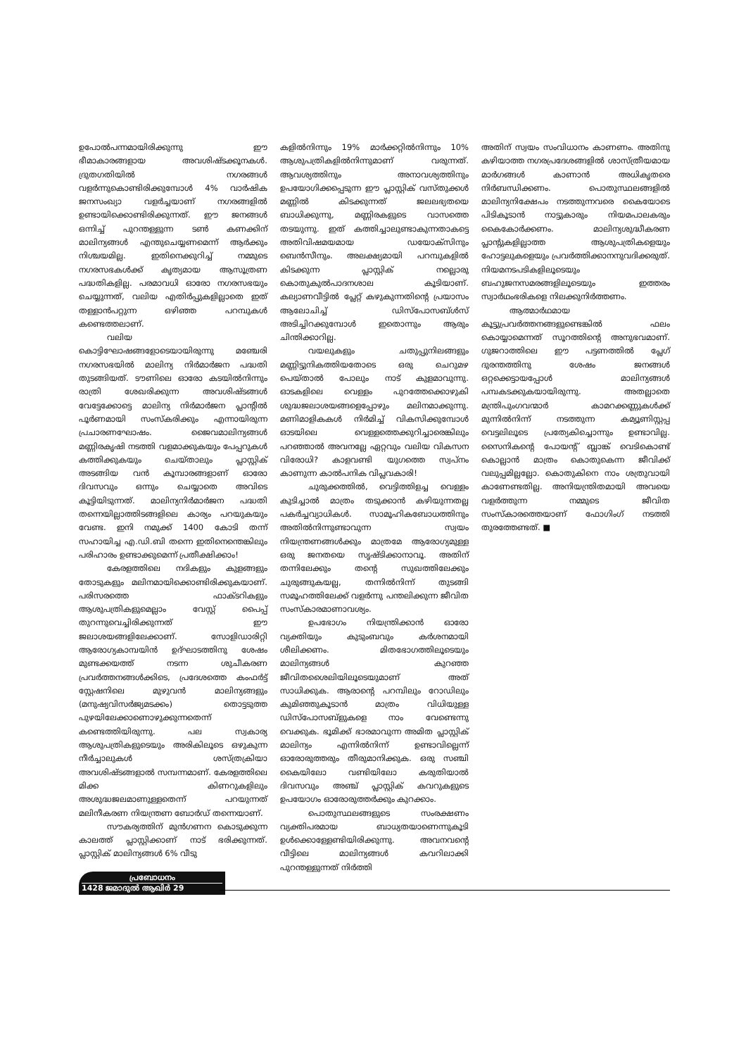ഉപോൽപന്നമായിരിക്കുന്നു ഈ ഭീമാകാരങ്ങളായ അവശിഷ്ടക്കൂനകൾ. ദ്രുതഗതിയിൽ നഗരങ്ങൾ വളർന്നുകൊണ്ടിരിക്കുമ്പോൾ 4% വാർഷിക ജനസംഖ്യാ വളർച്ചയാണ് നഗരങ്ങളിൽ ഉണ്ടായിക്കൊണ്ടിരിക്കുന്നത്. ഈ ജനങ്ങൾ ഒന്നിച്ച് പുറന്തള്ളുന്ന ടൺ കണക്കിന് മാലിന്യങ്ങൾ എന്തുചെയ്യണമെന്ന് ആർക്കും നിശ്ചയമില്ല. ഇതിനെക്കുറിച്ച് നമ്മുടെ നഗരസഭകൾക്ക് കൃത്യമായ ആസൂത്രണ പദ്ധതികളില്ല. പരമാവധി ഓരോ നഗരസഭയും ചെയ്യുന്നത്, വലിയ എതിർപ്പുകളില്ലാതെ ഇത് തള്ളാൻപറ്റുന്ന ഒഴിഞ്ഞ പറമ്പുകൾ കണ്ടെത്തലാണ്.
വലിയ കൊട്ടിഘോഷങ്ങളോടെയായിരുന്നു മഞ്ചേരി നഗരസഭയിൽ മാലിന്യ നിർമാർജന പദ്ധതി തുടങ്ങിയത്. ടൗണിലെ ഓരോ കടയിൽനിന്നും രാത്രി ശേഖരിക്കുന്ന അവശിഷ്ടങ്ങൾ വേട്ടേക്കോട്ടെ മാലിന്യ നിർമാർജന പ്ലാന്റിൽ പൂർണമായി സംസ്കരിക്കും എന്നായിരുന്ന പ്രചാരണഘോഷം. ജൈവമാലിന്യങ്ങൾ മണ്ണിരകൃഷി നടത്തി വളമാക്കുകയും പേപ്പറുകൾ കത്തിക്കുകയും ചെയ്താലും പ്ലാസ്റ്റിക് അടങ്ങിയ വൻ കൂമ്പാരങ്ങളാണ് ഓരോ ദിവസവും ഒന്നും ചെയ്യാതെ അവിടെ കൂട്ടിയിടുന്നത്. മാലിന്യനിർമാർജന പദ്ധതി തന്നെയില്ലാത്തിടങ്ങളിലെ കാര്യം പറയുകയും വേണ്ട. ഇനി നമുക്ക് 1400 കോടി തന്ന് സഹായിച്ച എ.ഡി.ബി തന്നെ ഇതിനെന്തെങ്കിലും പരിഹാരം ഉണ്ടാക്കുമെന്ന് പ്രതീക്ഷിക്കാം!
കേരളത്തിലെ നദികളും കുളങ്ങളും തോടുകളും മലിനമായിക്കൊണ്ടിരിക്കുകയാണ്. പരിസരത്തെ ഫാക്ടറികളും ആശുപത്രികളുമെല്ലാം വേസ്റ്റ് പൈപ്പ് തുറന്നുവെച്ചിരിക്കുന്നത് ഈ ജലാശയങ്ങളിലേക്കാണ്. സോളിഡാരിറ്റി ആരോഗ്യകാമ്പയിൻ ഉദ്ഘാടത്തിനു ശേഷം മുണ്ടക്കയത്ത് നടന്ന ശുചീകരണ പ്രവർത്തനങ്ങൾക്കിടെ, പ്രദേശത്തെ കംഫർട്ട് സ്റ്റേഷനിലെ മുഴുവൻ മാലിന്യങ്ങളും (മനുഷ്യവിസർജ്യമടക്കം) തൊട്ടടുത്ത പുഴയിലേക്കാണൊഴുക്കുന്നതെന്ന് കണ്ടെത്തിയിരുന്നു. പല സ്വകാര്യ ആശുപത്രികളുടെയും അരികിലൂടെ ഒഴുകുന്ന നീർച്ചാലുകൾ ശസ്ത്രക്രിയാ അവശിഷ്ടങ്ങളാൽ സമ്പന്നമാണ്. കേരളത്തിലെ മിക്ക കിണറുകളിലും അശുദ്ധജലമാണുള്ളതെന്ന് പറയുന്നത് മലിനീകരണ നിയന്ത്രണ ബോർഡ് തന്നെയാണ്.
സൗകര്യത്തിന് മുൻഗണന കൊടുക്കുന്ന കാലത്ത് പ്ലാസ്റ്റിക്കാണ് നാട് ഭരിക്കുന്നത്. പ്ലാസ്റ്റിക് മാലിന്യങ്ങൾ 6% വീടു
കളിൽനിന്നും 19% മാർക്കറ്റിൽനിന്നും 10% ആശുപത്രികളിൽനിന്നുമാണ് വരുന്നത്. ആവശ്യത്തിനും അനാവശ്യത്തിനും ഉപയോഗിക്കപ്പെടുന്ന ഈ പ്ലാസ്റ്റിക് വസ്തുക്കൾ മണ്ണിൽ കിടക്കുന്നത് ജലലഭ്യതയെ ബാധിക്കുന്നു, മണ്ണിരകളുടെ വാസത്തെ തടയുന്നു. ഇത് കത്തിച്ചാലുണ്ടാകുന്നതാകട്ടെ അതിവിഷമയമായ ഡയോക്സിനും ബെൻസീനും. അലക്ഷ്യമായി പറമ്പുകളിൽ കിടക്കുന്ന പ്ലാസ്റ്റിക് നല്ലൊരു കൊതുകുൽപാദനശാല കൂടിയാണ്. കല്യാണവീട്ടിൽ പ്ലേറ്റ് കഴുകുന്നതിന്റെ പ്രയാസം ആലോചിച്ച് ഡിസ്പോസബ്ൾസ് അടിച്ചിറക്കുമ്പോൾ ഇതൊന്നും ആരും ചിന്തിക്കാറില്ല.
വയലുകളും ചതുപ്പുനിലങ്ങളും മണ്ണിട്ടുനികത്തിയതോടെ ഒരു ചെറുമഴ പെയ്താൽ പോലും നാട് കുളമാവുന്നു. ഓടകളിലെ വെള്ളം പുറത്തേക്കൊഴുകി ശുദ്ധജലാശയങ്ങളെപ്പോഴും മലിനമാക്കുന്നു. മണിമാളികകൾ നിർമിച്ച് വികസിക്കുമ്പോൾ ഓടയിലെ വെള്ളത്തെക്കുറിച്ചാരെങ്കിലും പറഞ്ഞാൽ അവനല്ലേ ഏറ്റവും വലിയ വികസന വിരോധി? കാളവണ്ടി യുഗത്തെ സ്വപ്നം കാണുന്ന കാൽപനിക വിപ്ലവകാരി!
ചുരുക്കത്തിൽ, വെട്ടിത്തിളച്ച വെള്ളം കുടിച്ചാൽ മാത്രം തടുക്കാൻ കഴിയുന്നതല്ല പകർച്ചവ്യാധികൾ. സാമൂഹികബോധത്തിനും അതിൽനിന്നുണ്ടാവുന്ന സ്വയം നിയന്ത്രണങ്ങൾക്കും മാത്രമേ ആരോഗ്യമുള്ള ഒരു ജനതയെ സൃഷ്ടിക്കാനാവൂ. അതിന് തന്നിലേക്കും തന്റെ സുഖത്തിലേക്കും ചുരുങ്ങുകയല്ല, തന്നിൽനിന്ന് തുടങ്ങി സമൂഹത്തിലേക്ക് വളർന്നു പന്തലിക്കുന്ന ജീവിത സംസ്കാരമാണാവശ്യം.
ഉപഭോഗം നിയന്ത്രിക്കാൻ ഓരോ വ്യക്തിയും കുടുംബവും കർശനമായി ശീലിക്കണം. മിതഭോഗത്തിലൂടെയും മാലിന്യങ്ങൾ കുറഞ്ഞ ജീവിതശൈലിയിലൂടെയുമാണ് അത് സാധിക്കുക. ആരാന്റെ പറമ്പിലും റോഡിലും കുമിഞ്ഞുകൂടാൻ മാത്രം വിധിയുള്ള ഡിസ്പോസബ്ളുകളെ നാം വേണ്ടെന്നു വെക്കുക. ഭൂമിക്ക് ഭാരമാവുന്ന അമിത പ്ലാസ്റ്റിക് മാലിന്യം എന്നിൽനിന്ന് ഉണ്ടാവില്ലെന്ന് ഓരോരുത്തരും തീരുമാനിക്കുക. ഒരു സഞ്ചി കൈയിലോ വണ്ടിയിലോ കരുതിയാൽ ദിവസവും അഞ്ച് പ്ലാസ്റ്റിക് കവറുകളുടെ ഉപയോഗം ഓരോരുത്തർക്കും കുറക്കാം.
പൊതുസ്ഥലങ്ങളുടെ സംരക്ഷണം വ്യക്തിപരമായ ബാധ്യതയാണെന്നുകൂടി ഉൾക്കൊള്ളേണ്ടിയിരിക്കുന്നു. അവനവന്റെ വീട്ടിലെ മാലിന്യങ്ങൾ കവറിലാക്കി പുറന്തള്ളുന്നത് നിർത്തി
അതിന് സ്വയം സംവിധാനം കാണണം. അതിനു കഴിയാത്ത നഗരപ്രദേശങ്ങളിൽ ശാസ്ത്രീയമായ മാർഗങ്ങൾ കാണാൻ അധികൃതരെ നിർബന്ധിക്കണം. പൊതുസ്ഥലങ്ങളിൽ മാലിന്യനിക്ഷേപം നടത്തുന്നവരെ കൈയോടെ പിടികൂടാൻ നാട്ടുകാരും നിയമപാലകരും കൈകോർക്കണം. മാലിന്യശുദ്ധീകരണ പ്ലാന്റുകളില്ലാത്ത ആശുപത്രികളെയും ഹോട്ടലുകളെയും പ്രവർത്തിക്കാനനുവദിക്കരുത്. നിയമനടപടികളിലൂടെയും ബഹുജനസമരങ്ങളിലൂടെയും ഇത്തരം സ്വാർഥംഭരികളെ നിലക്കുനിർത്തണം.
ആത്മാർഥമായ കൂട്ടുപ്രവർത്തനങ്ങളുണ്ടെങ്കിൽ ഫലം കൊയ്യാമെന്നത് സൂറത്തിന്റെ അനുഭവമാണ്. ഗുജറാത്തിലെ ഈ പട്ടണത്തിൽ പ്ലേഗ് ദുരന്തത്തിനു ശേഷം ജനങ്ങൾ ഒറ്റക്കെട്ടായപ്പോൾ മാലിന്യങ്ങൾ പമ്പകടക്കുകയായിരുന്നു. അതല്ലാതെ മന്ത്രിപുംഗവന്മാർ കാമറക്കണ്ണുകൾക്ക് മുന്നിൽനിന്ന് നടത്തുന്ന കമ്യൂണിസ്റ്റപ്പ വെട്ടലിലൂടെ പ്രത്യേകിച്ചൊന്നും ഉണ്ടാവില്ല. സൈനികന്റെ പോയന്റ് ബ്ലാങ്ക് വെടികൊണ്ട് കൊല്ലാൻ മാത്രം കൊതുകെന്ന ജീവിക്ക് വലുപ്പമില്ലല്ലോ. കൊതുകിനെ നാം ശത്രുവായി കാണേണ്ടതില്ല. അനിയന്ത്രിതമായി അവയെ വളർത്തുന്ന നമ്മുടെ ജീവിത സംസ്കാരത്തെയാണ് ഫോഗിംഗ് നടത്തി തുരത്തേണ്ടത്. ■
പ്രബോധനം
1428 ജമാദുൽ ആഖിർ 29